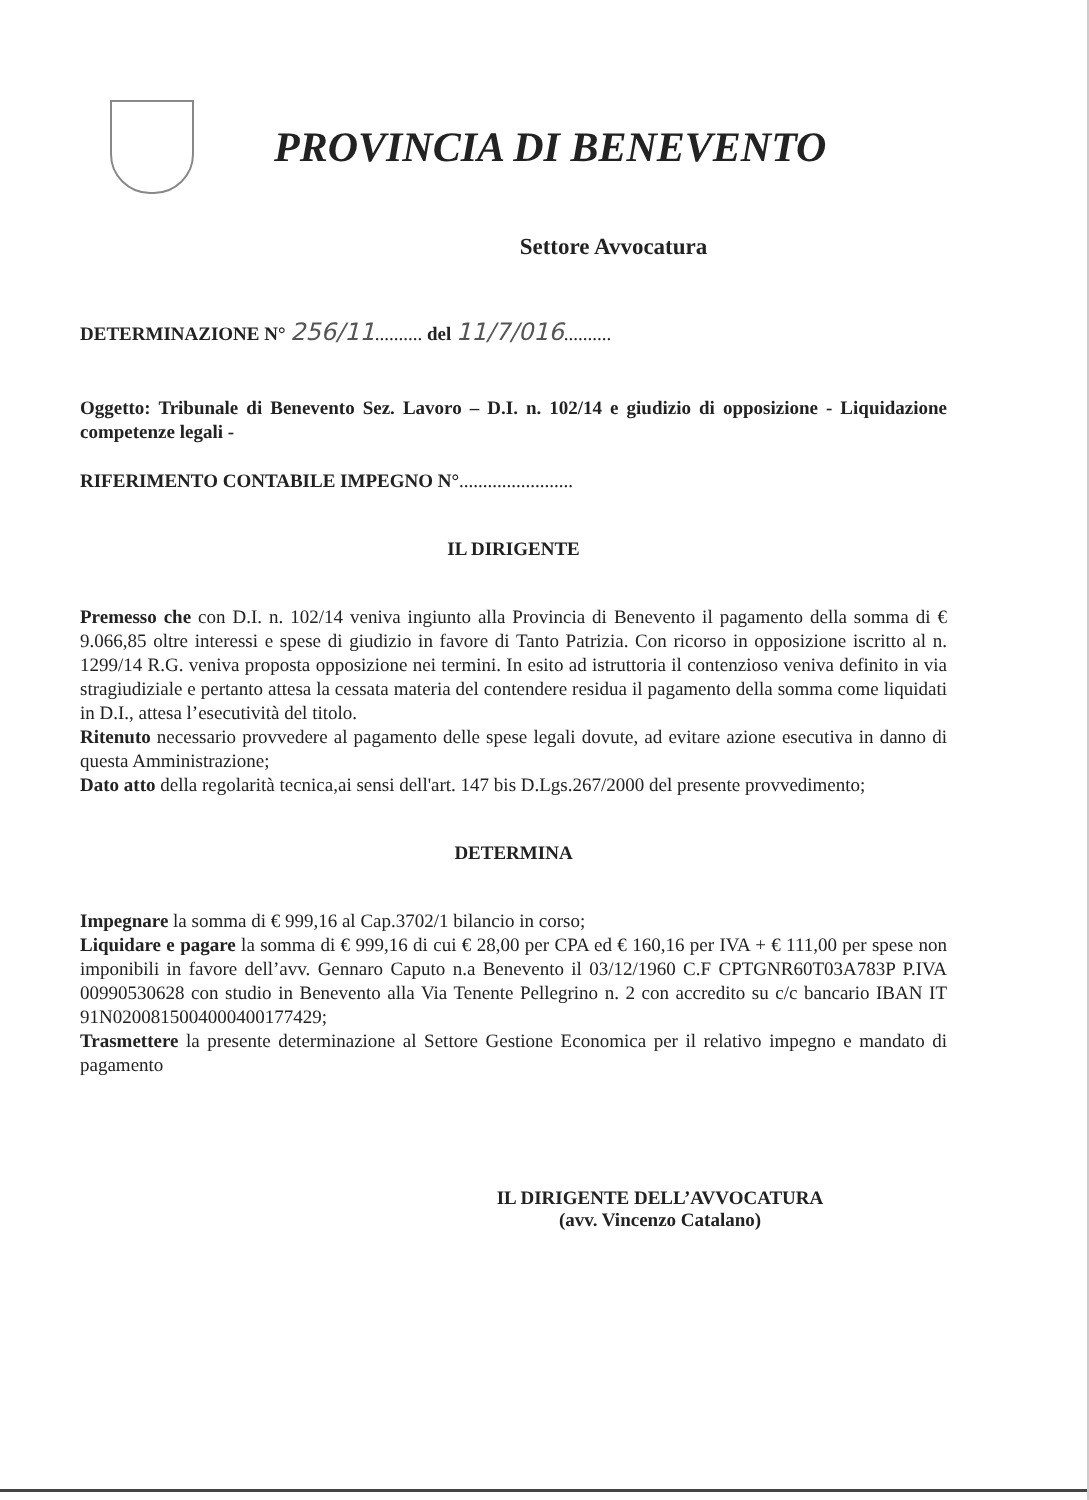PROVINCIA DI BENEVENTO
Settore Avvocatura
DETERMINAZIONE N° 256/11.......... del 11/7/016..........
Oggetto: Tribunale di Benevento Sez. Lavoro – D.I. n. 102/14 e giudizio di opposizione - Liquidazione competenze legali -
RIFERIMENTO CONTABILE IMPEGNO N°........................
IL DIRIGENTE
Premesso che con D.I. n. 102/14 veniva ingiunto alla Provincia di Benevento il pagamento della somma di € 9.066,85 oltre interessi e spese di giudizio in favore di Tanto Patrizia. Con ricorso in opposizione iscritto al n. 1299/14 R.G. veniva proposta opposizione nei termini. In esito ad istruttoria il contenzioso veniva definito in via stragiudiziale e pertanto attesa la cessata materia del contendere residua il pagamento della somma come liquidati in D.I., attesa l’esecutività del titolo.
Ritenuto necessario provvedere al pagamento delle spese legali dovute, ad evitare azione esecutiva in danno di questa Amministrazione;
Dato atto della regolarità tecnica,ai sensi dell'art. 147 bis D.Lgs.267/2000 del presente provvedimento;
DETERMINA
Impegnare la somma di € 999,16 al Cap.3702/1 bilancio in corso;
Liquidare e pagare la somma di € 999,16 di cui € 28,00 per CPA ed € 160,16 per IVA + € 111,00 per spese non imponibili in favore dell’avv. Gennaro Caputo n.a Benevento il 03/12/1960 C.F CPTGNR60T03A783P P.IVA 00990530628 con studio in Benevento alla Via Tenente Pellegrino n. 2 con accredito su c/c bancario IBAN IT 91N0200815004000400177429;
Trasmettere la presente determinazione al Settore Gestione Economica per il relativo impegno e mandato di pagamento
IL DIRIGENTE DELL’AVVOCATURA
(avv. Vincenzo Catalano)